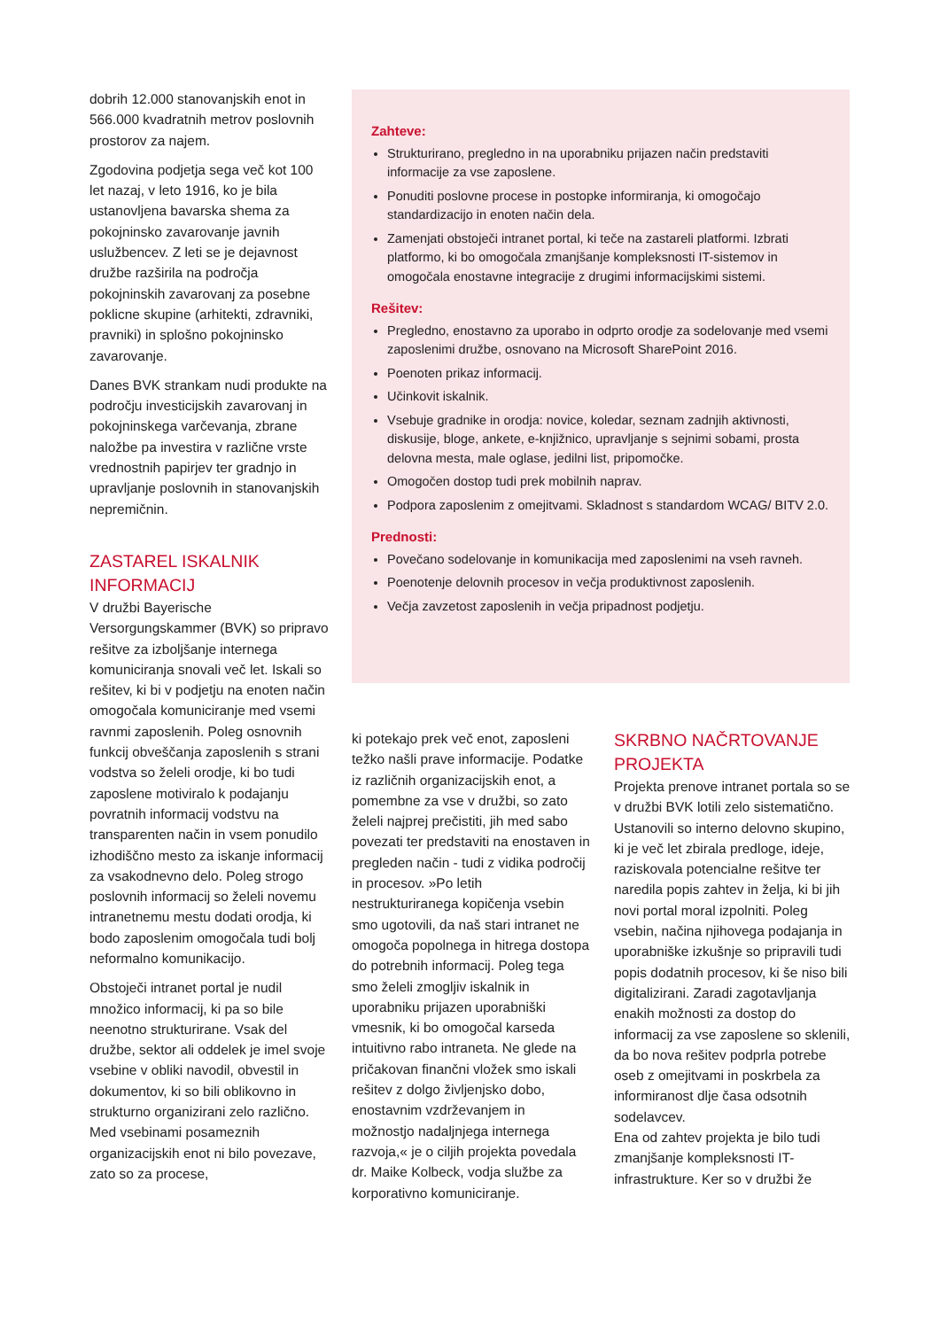dobrih 12.000 stanovanjskih enot in 566.000 kvadratnih metrov poslovnih prostorov za najem.
Zgodovina podjetja sega več kot 100 let nazaj, v leto 1916, ko je bila ustanovljena bavarska shema za pokojninsko zavarovanje javnih uslužbencev. Z leti se je dejavnost družbe razširila na področja pokojninskih zavarovanj za posebne poklicne skupine (arhitekti, zdravniki, pravniki) in splošno pokojninsko zavarovanje.
Danes BVK strankam nudi produkte na področju investicijskih zavarovanj in pokojninskega varčevanja, zbrane naložbe pa investira v različne vrste vrednostnih papirjev ter gradnjo in upravljanje poslovnih in stanovanjskih nepremičnin.
ZASTAREL ISKALNIK INFORMACIJ
V družbi Bayerische Versorgungskammer (BVK) so pripravo rešitve za izboljšanje internega komuniciranja snovali več let. Iskali so rešitev, ki bi v podjetju na enoten način omogočala komuniciranje med vsemi ravnmi zaposlenih. Poleg osnovnih funkcij obveščanja zaposlenih s strani vodstva so želeli orodje, ki bo tudi zaposlene motiviralo k podajanju povratnih informacij vodstvu na transparenten način in vsem ponudilo izhodiščno mesto za iskanje informacij za vsakodnevno delo. Poleg strogo poslovnih informacij so želeli novemu intranetnemu mestu dodati orodja, ki bodo zaposlenim omogočala tudi bolj neformalno komunikacijo.
Obstoječi intranet portal je nudil množico informacij, ki pa so bile neenotno strukturirane. Vsak del družbe, sektor ali oddelek je imel svoje vsebine v obliki navodil, obvestil in dokumentov, ki so bili oblikovno in strukturno organizirani zelo različno. Med vsebinami posameznih organizacijskih enot ni bilo povezave, zato so za procese,
Zahteve:
Strukturirano, pregledno in na uporabniku prijazen način predstaviti informacije za vse zaposlene.
Ponuditi poslovne procese in postopke informiranja, ki omogočajo standardizacijo in enoten način dela.
Zamenjati obstoječi intranet portal, ki teče na zastareli platformi. Izbrati platformo, ki bo omogočala zmanjšanje kompleksnosti IT-sistemov in omogočala enostavne integracije z drugimi informacijskimi sistemi.
Rešitev:
Pregledno, enostavno za uporabo in odprto orodje za sodelovanje med vsemi zaposlenimi družbe, osnovano na Microsoft SharePoint 2016.
Poenoten prikaz informacij.
Učinkovit iskalnik.
Vsebuje gradnike in orodja: novice, koledar, seznam zadnjih aktivnosti, diskusije, bloge, ankete, e-knjižnico, upravljanje s sejnimi sobami, prosta delovna mesta, male oglase, jedilni list, pripomočke.
Omogočen dostop tudi prek mobilnih naprav.
Podpora zaposlenim z omejitvami. Skladnost s standardom WCAG/ BITV 2.0.
Prednosti:
Povečano sodelovanje in komunikacija med zaposlenimi na vseh ravneh.
Poenotenje delovnih procesov in večja produktivnost zaposlenih.
Večja zavzetost zaposlenih in večja pripadnost podjetju.
ki potekajo prek več enot, zaposleni težko našli prave informacije. Podatke iz različnih organizacijskih enot, a pomembne za vse v družbi, so zato želeli najprej prečistiti, jih med sabo povezati ter predstaviti na enostaven in pregleden način - tudi z vidika področij in procesov. »Po letih nestrukturiranega kopičenja vsebin smo ugotovili, da naš stari intranet ne omogoča popolnega in hitrega dostopa do potrebnih informacij. Poleg tega smo želeli zmogljiv iskalnik in uporabniku prijazen uporabniški vmesnik, ki bo omogočal karseda intuitivno rabo intraneta. Ne glede na pričakovan finančni vložek smo iskali rešitev z dolgo življenjsko dobo, enostavnim vzdrževanjem in možnostjo nadaljnjega internega razvoja,« je o ciljih projekta povedala dr. Maike Kolbeck, vodja službe za korporativno komuniciranje.
SKRBNO NAČRTOVANJE PROJEKTA
Projekta prenove intranet portala so se v družbi BVK lotili zelo sistematično. Ustanovili so interno delovno skupino, ki je več let zbirala predloge, ideje, raziskovala potencialne rešitve ter naredila popis zahtev in želja, ki bi jih novi portal moral izpolniti. Poleg vsebin, načina njihovega podajanja in uporabniške izkušnje so pripravili tudi popis dodatnih procesov, ki še niso bili digitalizirani. Zaradi zagotavljanja enakih možnosti za dostop do informacij za vse zaposlene so sklenili, da bo nova rešitev podprla potrebe oseb z omejitvami in poskrbela za informiranost dlje časa odsotnih sodelavcev.
Ena od zahtev projekta je bilo tudi zmanjšanje kompleksnosti IT-infrastrukture. Ker so v družbi že